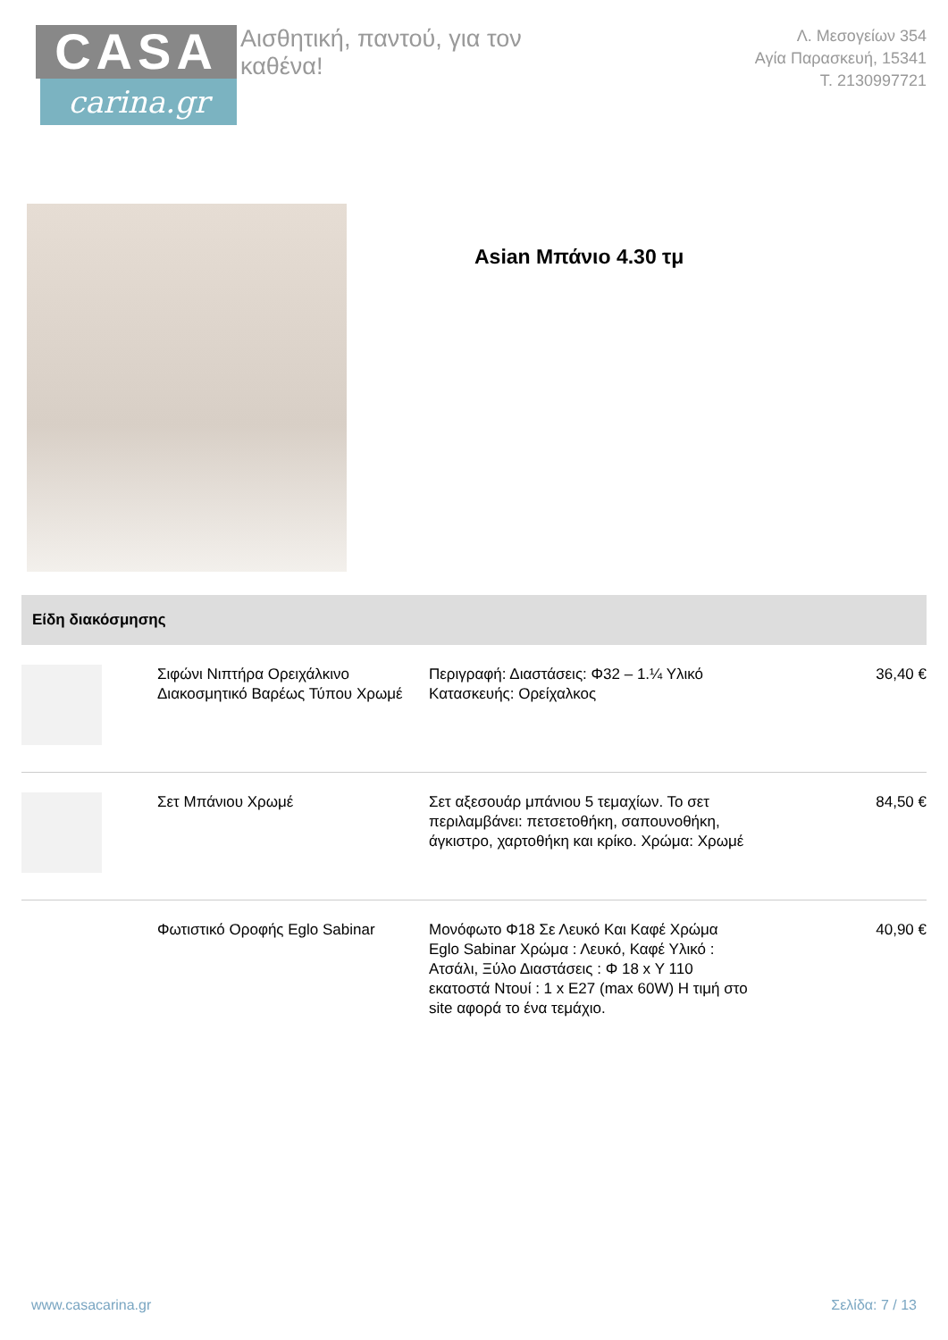CASA
carina.gr
Αισθητική, παντού, για τον καθένα!
Λ. Μεσογείων 354
Αγία Παρασκευή, 15341
Τ. 2130997721
Asian Μπάνιο 4.30 τμ
Είδη διακόσμησης
| | Σιφώνι Νιπτήρα Ορειχάλκινο Διακοσμητικό Βαρέως Τύπου Χρωμέ | Περιγραφή: Διαστάσεις: Φ32 – 1.¼ Υλικό Κατασκευής: Ορείχαλκος | 36,40 € |
| | Σετ Μπάνιου Χρωμέ | Σετ αξεσουάρ μπάνιου 5 τεμαχίων. Το σετ περιλαμβάνει: πετσετοθήκη, σαπουνοθήκη, άγκιστρο, χαρτοθήκη και κρίκο. Χρώμα: Χρωμέ | 84,50 € |
| | Φωτιστικό Οροφής Eglo Sabinar | Μονόφωτο Φ18 Σε Λευκό Και Καφέ Χρώμα Eglo Sabinar Χρώμα : Λευκό, Καφέ Υλικό : Ατσάλι, Ξύλο Διαστάσεις : Φ 18 x Υ 110 εκατοστά Ντουί : 1 x E27 (max 60W) Η τιμή στο site αφορά το ένα τεμάχιο. | 40,90 € |
www.casacarina.gr Σελίδα: 7 / 13